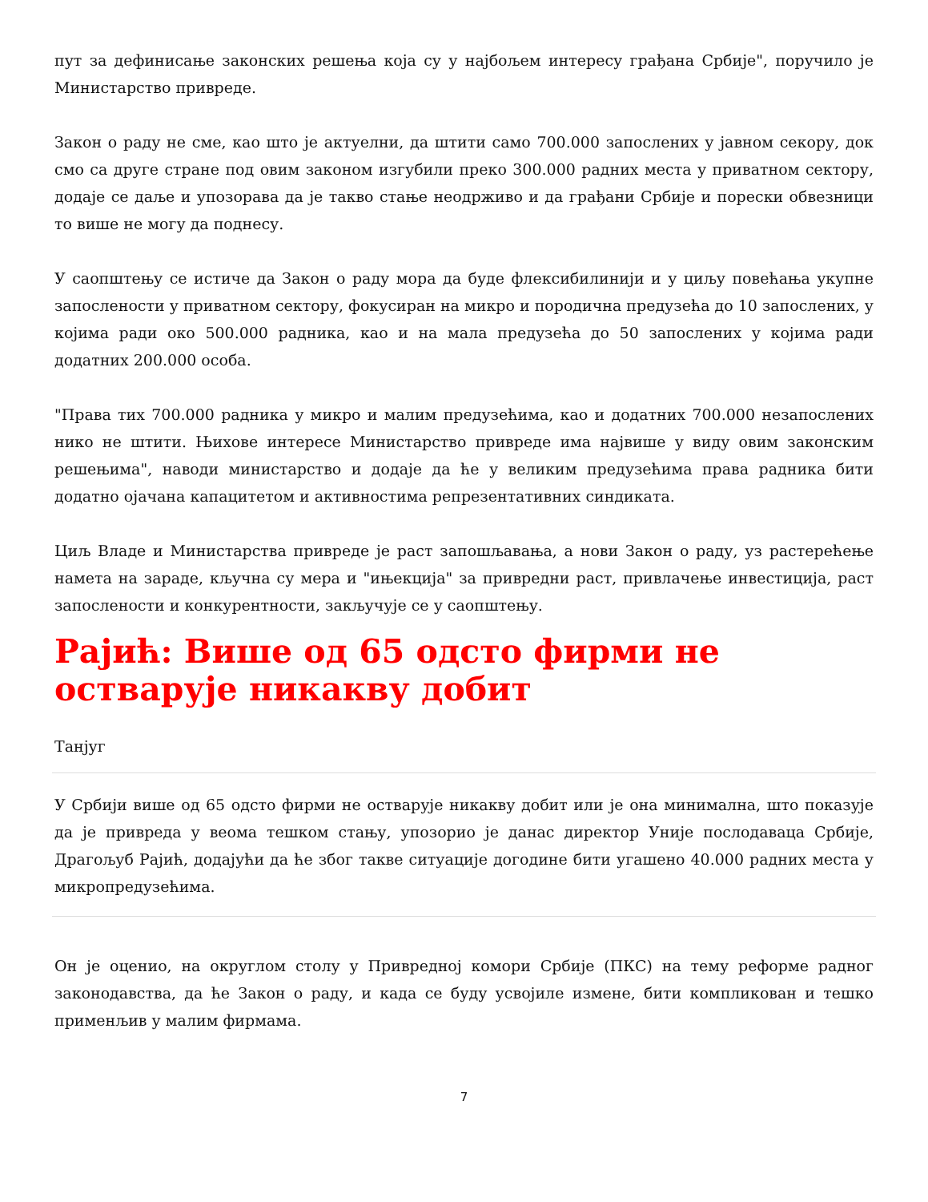пут за дефинисање законских решења која су у најбољем интересу грађана Србије", поручило је Министарство привреде.
Закон о раду не сме, као што је актуелни, да штити само 700.000 запослених у јавном секору, док смо са друге стране под овим законом изгубили преко 300.000 радних места у приватном сектору, додаје се даље и упозорава да је такво стање неодрживо и да грађани Србије и порески обвезници то више не могу да поднесу.
У саопштењу се истиче да Закон о раду мора да буде флексибилинији и у циљу повећања укупне запослености у приватном сектору, фокусиран на микро и породична предузећа до 10 запослених, у којима ради око 500.000 радника, као и на мала предузећа до 50 запослених у којима ради додатних 200.000 особа.
"Права тих 700.000 радника у микро и малим предузећима, као и додатних 700.000 незапослених нико не штити. Њихове интересе Министарство привреде има највише у виду овим законским решењима", наводи министарство и додаје да ће у великим предузећима права радника бити додатно ојачана капацитетом и активностима репрезентативних синдиката.
Циљ Владе и Министарства привреде је раст запошљавања, а нови Закон о раду, уз растерећење намета на зараде, кључна су мера и "ињекција" за привредни раст, привлачење инвестиција, раст запослености и конкурентности, закључује се у саопштењу.
Рајић: Више од 65 одсто фирми не остварује никакву добит
Танјуг
У Србији више од 65 одсто фирми не остварује никакву добит или је она минимална, што показује да је привреда у веома тешком стању, упозорио је данас директор Уније послодаваца Србије, Драгољуб Рајић, додајући да ће због такве ситуације догодине бити угашено 40.000 радних места у микропредузећима.
Он је оценио, на округлом столу у Привредној комори Србије (ПКС) на тему реформе радног законодавства, да ће Закон о раду, и када се буду усвојиле измене, бити компликован и тешко применљив у малим фирмама.
7